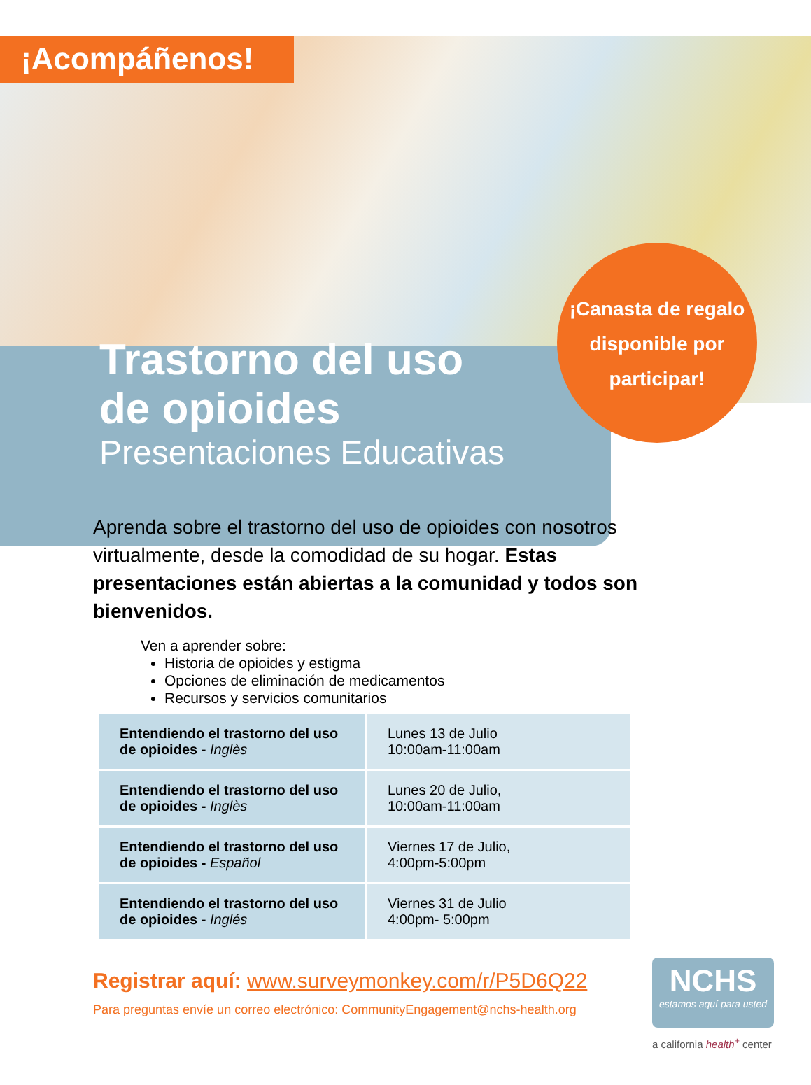¡Acompáñenos!
¡Canasta de regalo
disponible por
participar!
Trastorno del uso
de opioides
Presentaciones Educativas
Aprenda sobre el trastorno del uso de opioides con nosotros virtualmente, desde la comodidad de su hogar. Estas presentaciones están abiertas a la comunidad y todos son bienvenidos.
Ven a aprender sobre:
Historia de opioides y estigma
Opciones de eliminación de medicamentos
Recursos y servicios comunitarios
| Entendiendo el trastorno del uso de opioides - Inglès | Lunes 13 de Julio 10:00am-11:00am |
| Entendiendo el trastorno del uso de opioides - Inglès | Lunes 20 de Julio, 10:00am-11:00am |
| Entendiendo el trastorno del uso de opioides - Español | Viernes 17 de Julio, 4:00pm-5:00pm |
| Entendiendo el trastorno del uso de opioides - Inglés | Viernes 31 de Julio 4:00pm- 5:00pm |
Registrar aquí: www.surveymonkey.com/r/P5D6Q22
Para preguntas envíe un correo electrónico: CommunityEngagement@nchs-health.org
NCHS
estamos aquí para usted
a california health<sup>+</sup> center